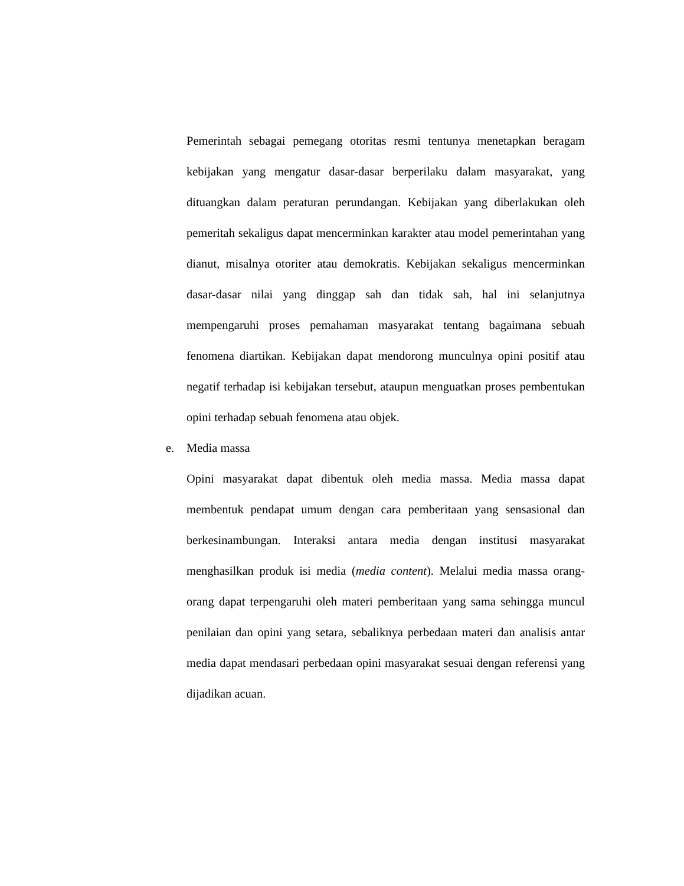Pemerintah sebagai pemegang otoritas resmi tentunya menetapkan beragam kebijakan yang mengatur dasar-dasar berperilaku dalam masyarakat, yang dituangkan dalam peraturan perundangan. Kebijakan yang diberlakukan oleh pemeritah sekaligus dapat mencerminkan karakter atau model pemerintahan yang dianut, misalnya otoriter atau demokratis. Kebijakan sekaligus mencerminkan dasar-dasar nilai yang dinggap sah dan tidak sah, hal ini selanjutnya mempengaruhi proses pemahaman masyarakat tentang bagaimana sebuah fenomena diartikan. Kebijakan dapat mendorong munculnya opini positif atau negatif terhadap isi kebijakan tersebut, ataupun menguatkan proses pembentukan opini terhadap sebuah fenomena atau objek.
e. Media massa
Opini masyarakat dapat dibentuk oleh media massa. Media massa dapat membentuk pendapat umum dengan cara pemberitaan yang sensasional dan berkesinambungan. Interaksi antara media dengan institusi masyarakat menghasilkan produk isi media (media content). Melalui media massa orang-orang dapat terpengaruhi oleh materi pemberitaan yang sama sehingga muncul penilaian dan opini yang setara, sebaliknya perbedaan materi dan analisis antar media dapat mendasari perbedaan opini masyarakat sesuai dengan referensi yang dijadikan acuan.